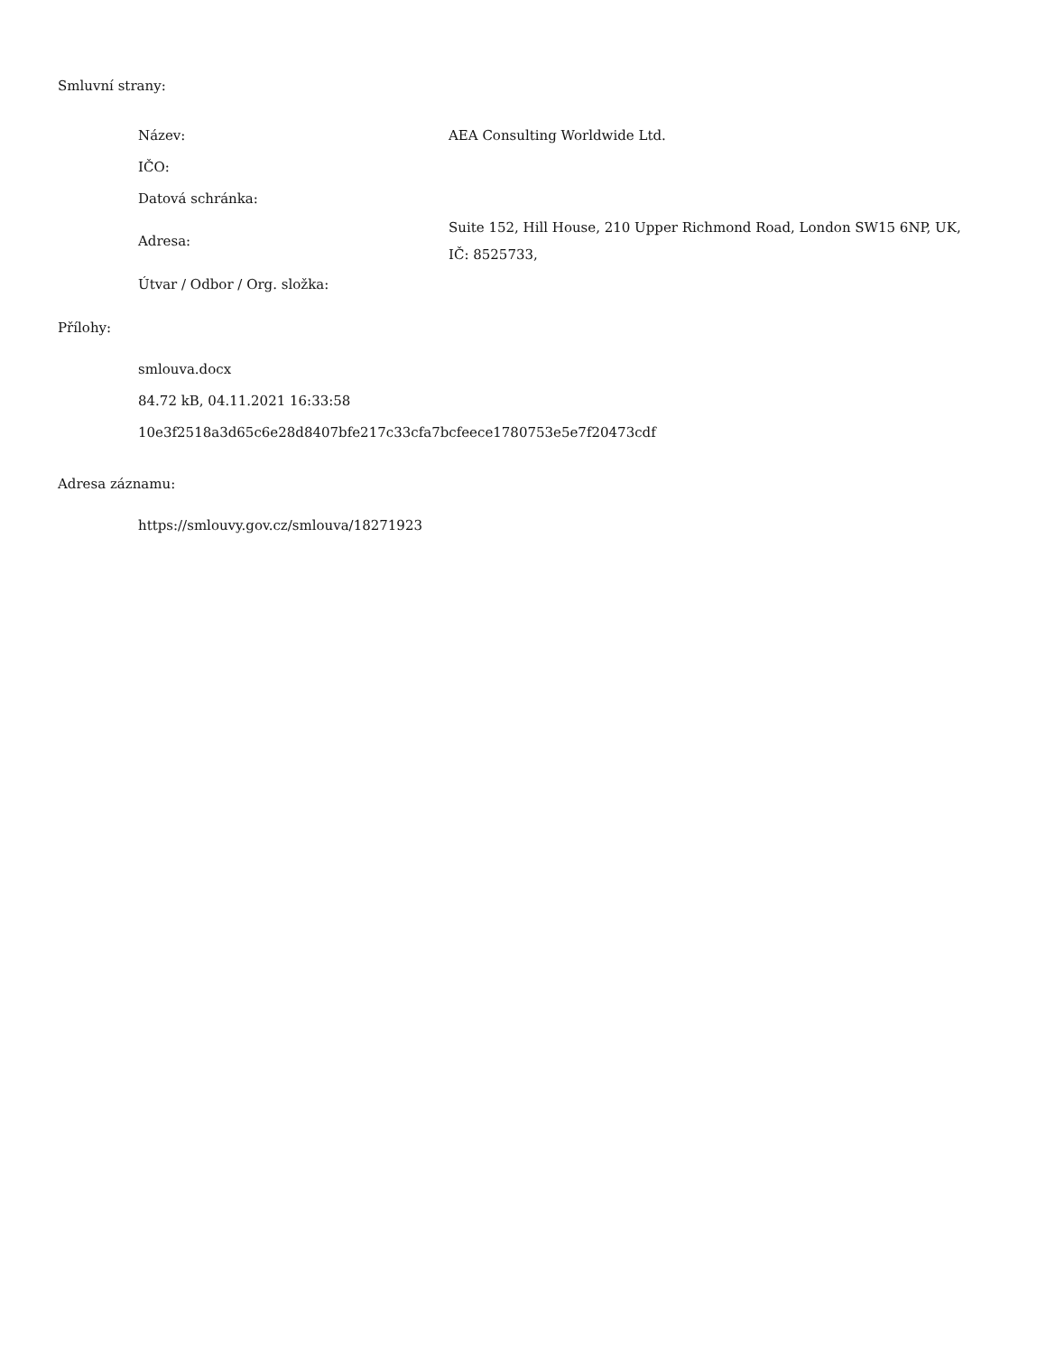Smluvní strany:
| Název: | AEA Consulting Worldwide Ltd. |
| IČO: | |
| Datová schránka: | |
| Adresa: | Suite 152, Hill House, 210 Upper Richmond Road, London SW15 6NP, UK, IČ: 8525733, |
| Útvar / Odbor / Org. složka: | |
Přílohy:
smlouva.docx
84.72 kB, 04.11.2021 16:33:58
10e3f2518a3d65c6e28d8407bfe217c33cfa7bcfeece1780753e5e7f20473cdf
Adresa záznamu:
https://smlouvy.gov.cz/smlouva/18271923